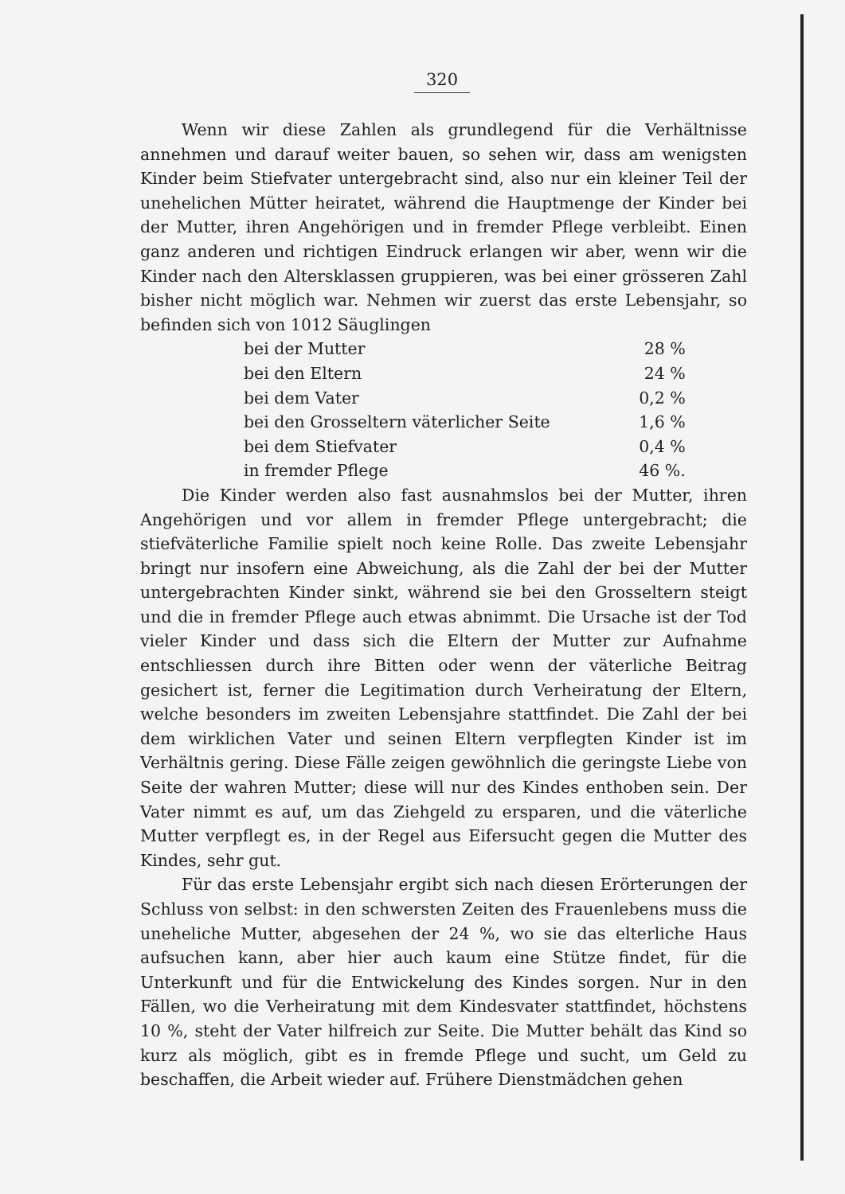320
Wenn wir diese Zahlen als grundlegend für die Verhältnisse annehmen und darauf weiter bauen, so sehen wir, dass am wenigsten Kinder beim Stiefvater untergebracht sind, also nur ein kleiner Teil der unehelichen Mütter heiratet, während die Hauptmenge der Kinder bei der Mutter, ihren Angehörigen und in fremder Pflege verbleibt. Einen ganz anderen und richtigen Eindruck erlangen wir aber, wenn wir die Kinder nach den Altersklassen gruppieren, was bei einer grösseren Zahl bisher nicht möglich war. Nehmen wir zuerst das erste Lebensjahr, so befinden sich von 1012 Säuglingen
| bei der Mutter | 28 % |
| bei den Eltern | 24 % |
| bei dem Vater | 0,2 % |
| bei den Grosseltern väterlicher Seite | 1,6 % |
| bei dem Stiefvater | 0,4 % |
| in fremder Pflege | 46 %. |
Die Kinder werden also fast ausnahmslos bei der Mutter, ihren Angehörigen und vor allem in fremder Pflege untergebracht; die stiefväterliche Familie spielt noch keine Rolle. Das zweite Lebensjahr bringt nur insofern eine Abweichung, als die Zahl der bei der Mutter untergebrachten Kinder sinkt, während sie bei den Grosseltern steigt und die in fremder Pflege auch etwas abnimmt. Die Ursache ist der Tod vieler Kinder und dass sich die Eltern der Mutter zur Aufnahme entschliessen durch ihre Bitten oder wenn der väterliche Beitrag gesichert ist, ferner die Legitimation durch Verheiratung der Eltern, welche besonders im zweiten Lebensjahre stattfindet. Die Zahl der bei dem wirklichen Vater und seinen Eltern verpflegten Kinder ist im Verhältnis gering. Diese Fälle zeigen gewöhnlich die geringste Liebe von Seite der wahren Mutter; diese will nur des Kindes enthoben sein. Der Vater nimmt es auf, um das Ziehgeld zu ersparen, und die väterliche Mutter verpflegt es, in der Regel aus Eifersucht gegen die Mutter des Kindes, sehr gut.
Für das erste Lebensjahr ergibt sich nach diesen Erörterungen der Schluss von selbst: in den schwersten Zeiten des Frauenlebens muss die uneheliche Mutter, abgesehen der 24 %, wo sie das elterliche Haus aufsuchen kann, aber hier auch kaum eine Stütze findet, für die Unterkunft und für die Entwickelung des Kindes sorgen. Nur in den Fällen, wo die Verheiratung mit dem Kindesvater stattfindet, höchstens 10 %, steht der Vater hilfreich zur Seite. Die Mutter behält das Kind so kurz als möglich, gibt es in fremde Pflege und sucht, um Geld zu beschaffen, die Arbeit wieder auf. Frühere Dienstmädchen gehen